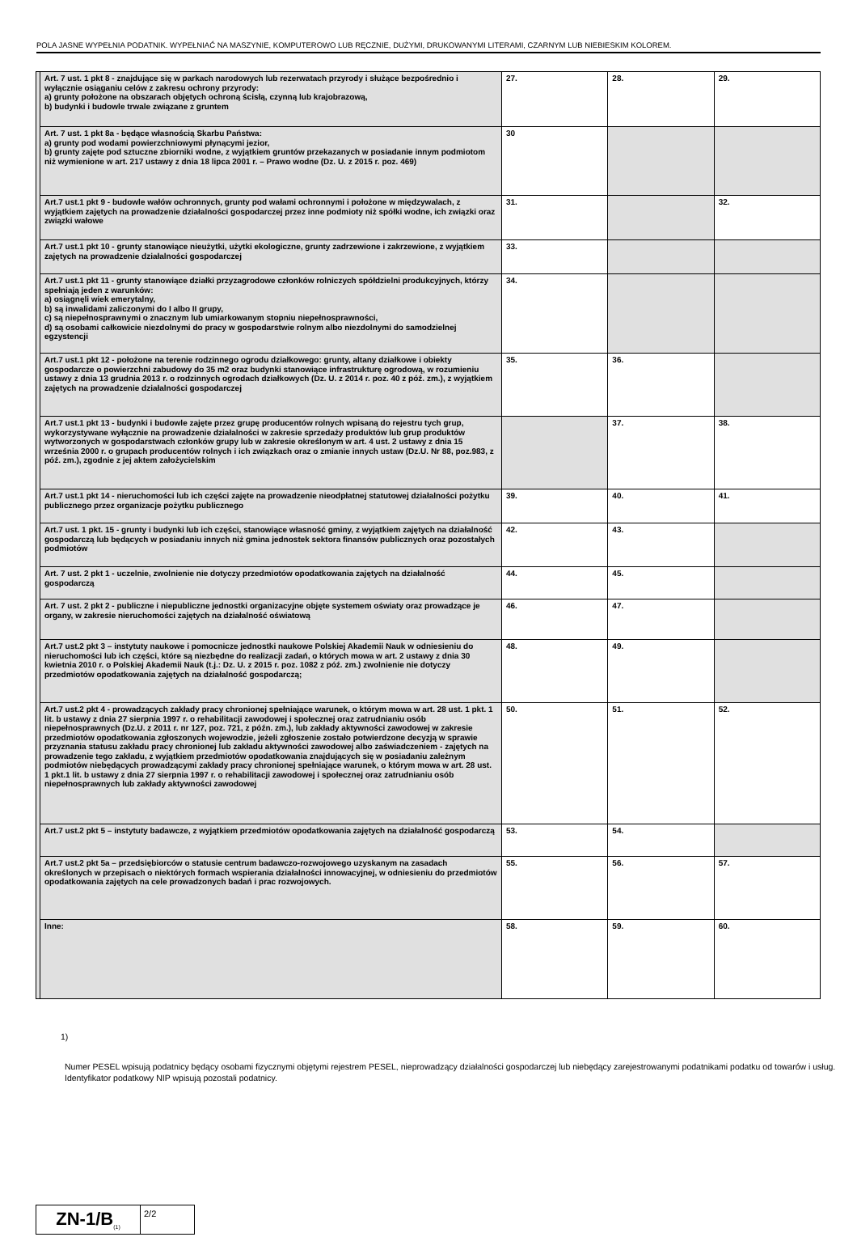POLA JASNE WYPEŁNIA PODATNIK. WYPEŁNIAĆ NA MASZYNIE, KOMPUTEROWO LUB RĘCZNIE, DUŻYMI, DRUKOWANYMI LITERAMI, CZARNYM LUB NIEBIESKIM KOLOREM.
| | Art. 7 ust. 1 pkt 8 - znajdujące się w parkach narodowych lub rezerwatach przyrody i służące bezpośrednio i wyłącznie osiąganiu celów z zakresu ochrony przyrody: a) grunty położone na obszarach objętych ochroną ścisłą, czynną lub krajobrazową, b) budynki i budowle trwale związane z gruntem | 27. | 28. | 29. |
| | Art. 7 ust. 1 pkt 8a - będące własnością Skarbu Państwa: a) grunty pod wodami powierzchniowymi płynącymi jezior, b) grunty zajęte pod sztuczne zbiorniki wodne, z wyjątkiem gruntów przekazanych w posiadanie innym podmiotom niż wymienione w art. 217 ustawy z dnia 18 lipca 2001 r. – Prawo wodne (Dz. U. z 2015 r. poz. 469) | 30 | | |
| | Art.7 ust.1 pkt 9 - budowle wałów ochronnych, grunty pod wałami ochronnymi i położone w międzywalach, z wyjątkiem zajętych na prowadzenie działalności gospodarczej przez inne podmioty niż spółki wodne, ich związki oraz związki wałowe | 31. | | 32. |
| | Art.7 ust.1 pkt 10 - grunty stanowiące nieużytki, użytki ekologiczne, grunty zadrzewione i zakrzewione, z wyjątkiem zajętych na prowadzenie działalności gospodarczej | 33. | | |
| | Art.7 ust.1 pkt 11 - grunty stanowiące działki przyzagrodowe członków rolniczych spółdzielni produkcyjnych, którzy spełniają jeden z warunków: a) osiągnęli wiek emerytalny, b) są inwalidami zaliczonymi do I albo II grupy, c) są niepełnosprawnymi o znacznym lub umiarkowanym stopniu niepełnosprawności, d) są osobami całkowicie niezdolnymi do pracy w gospodarstwie rolnym albo niezdolnymi do samodzielnej egzystencji | 34. | | |
| | Art.7 ust.1 pkt 12 - położone na terenie rodzinnego ogrodu działkowego: grunty, altany działkowe i obiekty gospodarcze o powierzchni zabudowy do 35 m2 oraz budynki stanowiące infrastrukturę ogrodową, w rozumieniu ustawy z dnia 13 grudnia 2013 r. o rodzinnych ogrodach działkowych (Dz. U. z 2014 r. poz. 40 z póź. zm.), z wyjątkiem zajętych na prowadzenie działalności gospodarczej | 35. | 36. | |
| | Art.7 ust.1 pkt 13 - budynki i budowle zajęte przez grupę producentów rolnych wpisaną do rejestru tych grup, wykorzystywane wyłącznie na prowadzenie działalności w zakresie sprzedaży produktów lub grup produktów wytworzonych w gospodarstwach członków grupy lub w zakresie określonym w art. 4 ust. 2 ustawy z dnia 15 września 2000 r. o grupach producentów rolnych i ich związkach oraz o zmianie innych ustaw (Dz.U. Nr 88, poz.983, z póź. zm.), zgodnie z jej aktem założycielskim | | 37. | 38. |
| | Art.7 ust.1 pkt 14 - nieruchomości lub ich części zajęte na prowadzenie nieodpłatnej statutowej działalności pożytku publicznego przez organizacje pożytku publicznego | 39. | 40. | 41. |
| | Art.7 ust. 1 pkt. 15 - grunty i budynki lub ich części, stanowiące własność gminy, z wyjątkiem zajętych na działalność gospodarczą lub będących w posiadaniu innych niż gmina jednostek sektora finansów publicznych oraz pozostałych podmiotów | 42. | 43. | |
| | Art. 7 ust. 2 pkt 1 - uczelnie, zwolnienie nie dotyczy przedmiotów opodatkowania zajętych na działalność gospodarczą | 44. | 45. | |
| | Art. 7 ust. 2 pkt 2 - publiczne i niepubliczne jednostki organizacyjne objęte systemem oświaty oraz prowadzące je organy, w zakresie nieruchomości zajętych na działalność oświatową | 46. | 47. | |
| | Art.7 ust.2 pkt 3 – instytuty naukowe i pomocnicze jednostki naukowe Polskiej Akademii Nauk w odniesieniu do nieruchomości lub ich części, które są niezbędne do realizacji zadań, o których mowa w art. 2 ustawy z dnia 30 kwietnia 2010 r. o Polskiej Akademii Nauk (t.j.: Dz. U. z 2015 r. poz. 1082 z póź. zm.) zwolnienie nie dotyczy przedmiotów opodatkowania zajętych na działalność gospodarczą; | 48. | 49. | |
| | Art.7 ust.2 pkt 4 - prowadzących zakłady pracy chronionej spełniające warunek, o którym mowa w art. 28 ust. 1 pkt. 1 lit. b ustawy z dnia 27 sierpnia 1997 r. o rehabilitacji zawodowej i społecznej oraz zatrudnianiu osób niepełnosprawnych (Dz.U. z 2011 r. nr 127, poz. 721, z późn. zm.), lub zakłady aktywności zawodowej w zakresie przedmiotów opodatkowania zgłoszonych wojewodzie, jeżeli zgłoszenie zostało potwierdzone decyzją w sprawie przyznania statusu zakładu pracy chronionej lub zakładu aktywności zawodowej albo zaświadczeniem - zajętych na prowadzenie tego zakładu, z wyjątkiem przedmiotów opodatkowania znajdujących się w posiadaniu zależnym podmiotów niebędących prowadzącymi zakłady pracy chronionej spełniające warunek, o którym mowa w art. 28 ust. 1 pkt.1 lit. b ustawy z dnia 27 sierpnia 1997 r. o rehabilitacji zawodowej i społecznej oraz zatrudnianiu osób niepełnosprawnych lub zakłady aktywności zawodowej | 50. | 51. | 52. |
| | Art.7 ust.2 pkt 5 – instytuty badawcze, z wyjątkiem przedmiotów opodatkowania zajętych na działalność gospodarczą | 53. | 54. | |
| | Art.7 ust.2 pkt 5a – przedsiębiorców o statusie centrum badawczo-rozwojowego uzyskanym na zasadach określonych w przepisach o niektórych formach wspierania działalności innowacyjnej, w odniesieniu do przedmiotów opodatkowania zajętych na cele prowadzonych badań i prac rozwojowych. | 55. | 56. | 57. |
| | Inne: | 58. | 59. | 60. |
1)
Numer PESEL wpisują podatnicy będący osobami fizycznymi objętymi rejestrem PESEL, nieprowadzący działalności gospodarczej lub niebędący zarejestrowanymi podatnikami podatku od towarów i usług. Identyfikator podatkowy NIP wpisują pozostali podatnicy.
ZN-1/B<sub>(1)</sub>
2/2